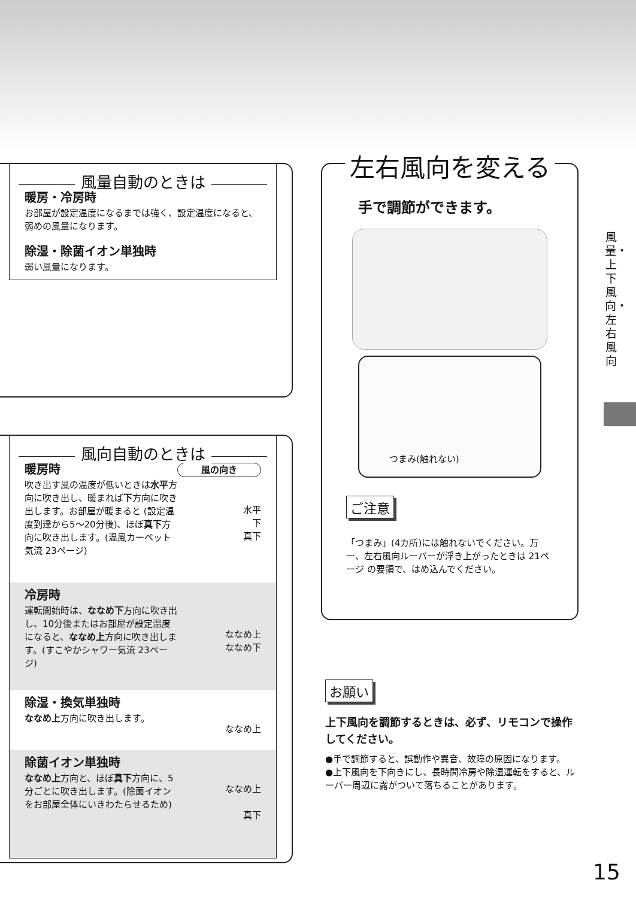風量自動のときは
暖房・冷房時
お部屋が設定温度になるまでは強く、設定温度になると、弱めの風量になります。
除湿・除菌イオン単独時
弱い風量になります。
風向自動のときは
風の向き
水平
下
真下
暖房時
吹き出す風の温度が低いときは水平方向に吹き出し、暖まれば下方向に吹き出します。お部屋が暖まると (設定温度到達から5～20分後)、ほぼ真下方向に吹き出します。(温風カーペット気流 23ページ)
ななめ上
ななめ下
冷房時
運転開始時は、ななめ下方向に吹き出し、10分後またはお部屋が設定温度になると、ななめ上方向に吹き出します。(すこやかシャワー気流 23ページ)
ななめ上
除湿・換気単独時
ななめ上方向に吹き出します。
ななめ上
真下
除菌イオン単独時
ななめ上方向と、ほぼ真下方向に、5分ごとに吹き出します。(除菌イオンをお部屋全体にいきわたらせるため)
左右風向を変える
手で調節ができます。
つまみ(触れない)
ご注意
「つまみ」(4カ所)には触れないでください。万一、左右風向ルーバーが浮き上がったときは 21ページ の要領で、はめ込んでください。
お願い
上下風向を調節するときは、必ず、リモコンで操作してください。
●手で調節すると、誤動作や異音、故障の原因になります。
●上下風向を下向きにし、長時間冷房や除湿運転をすると、ルーバー周辺に露がついて落ちることがあります。
風量・上下風向・左右風向
15